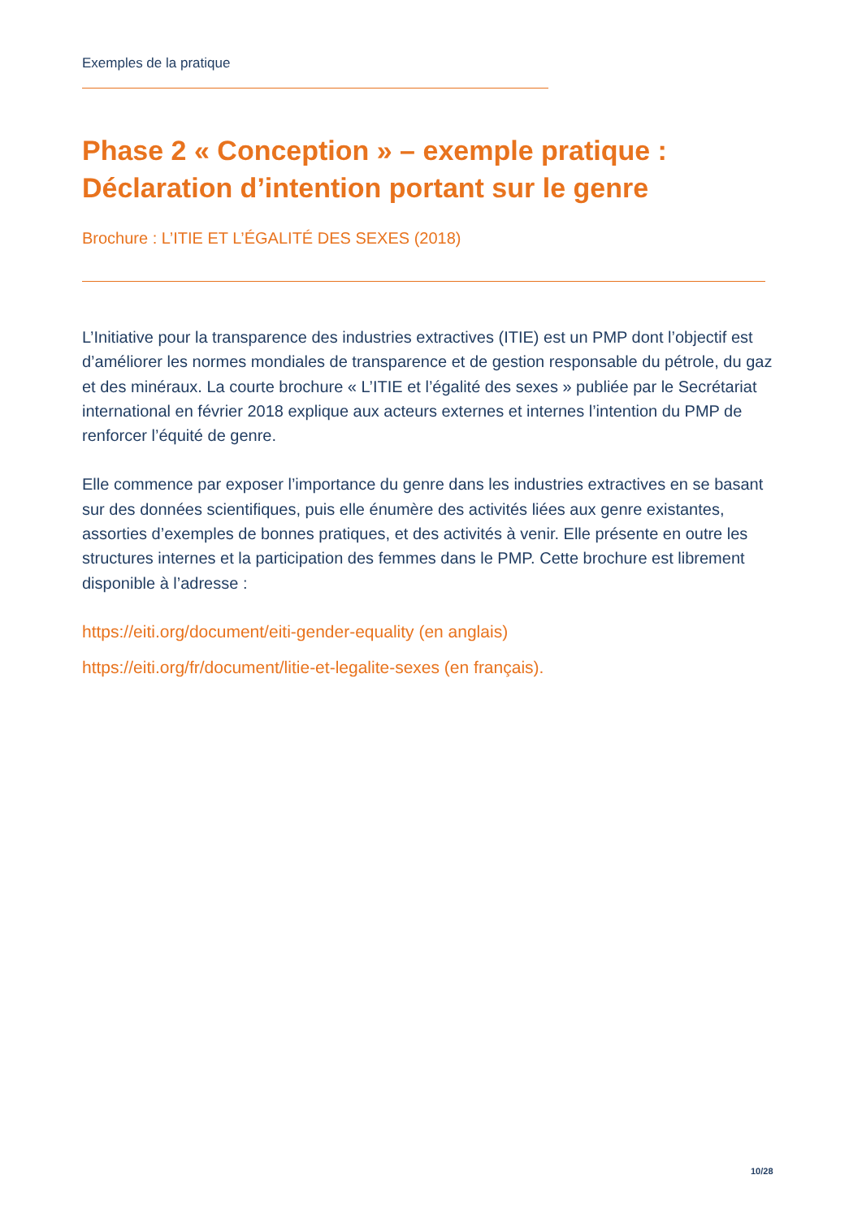Exemples de la pratique
Phase 2 « Conception » – exemple pratique :
Déclaration d’intention portant sur le genre
Brochure : L’ITIE ET L’ÉGALITÉ DES SEXES (2018)
L’Initiative pour la transparence des industries extractives (ITIE) est un PMP dont l’objectif est d’améliorer les normes mondiales de transparence et de gestion responsable du pétrole, du gaz et des minéraux. La courte brochure « L’ITIE et l’égalité des sexes » publiée par le Secrétariat international en février 2018 explique aux acteurs externes et internes l’intention du PMP de renforcer l’équité de genre.
Elle commence par exposer l’importance du genre dans les industries extractives en se basant sur des données scientifiques, puis elle énumère des activités liées aux genre existantes, assorties d’exemples de bonnes pratiques, et des activités à venir. Elle présente en outre les structures internes et la participation des femmes dans le PMP. Cette brochure est librement disponible à l’adresse :
https://eiti.org/document/eiti-gender-equality (en anglais)
https://eiti.org/fr/document/litie-et-legalite-sexes (en français).
10/28